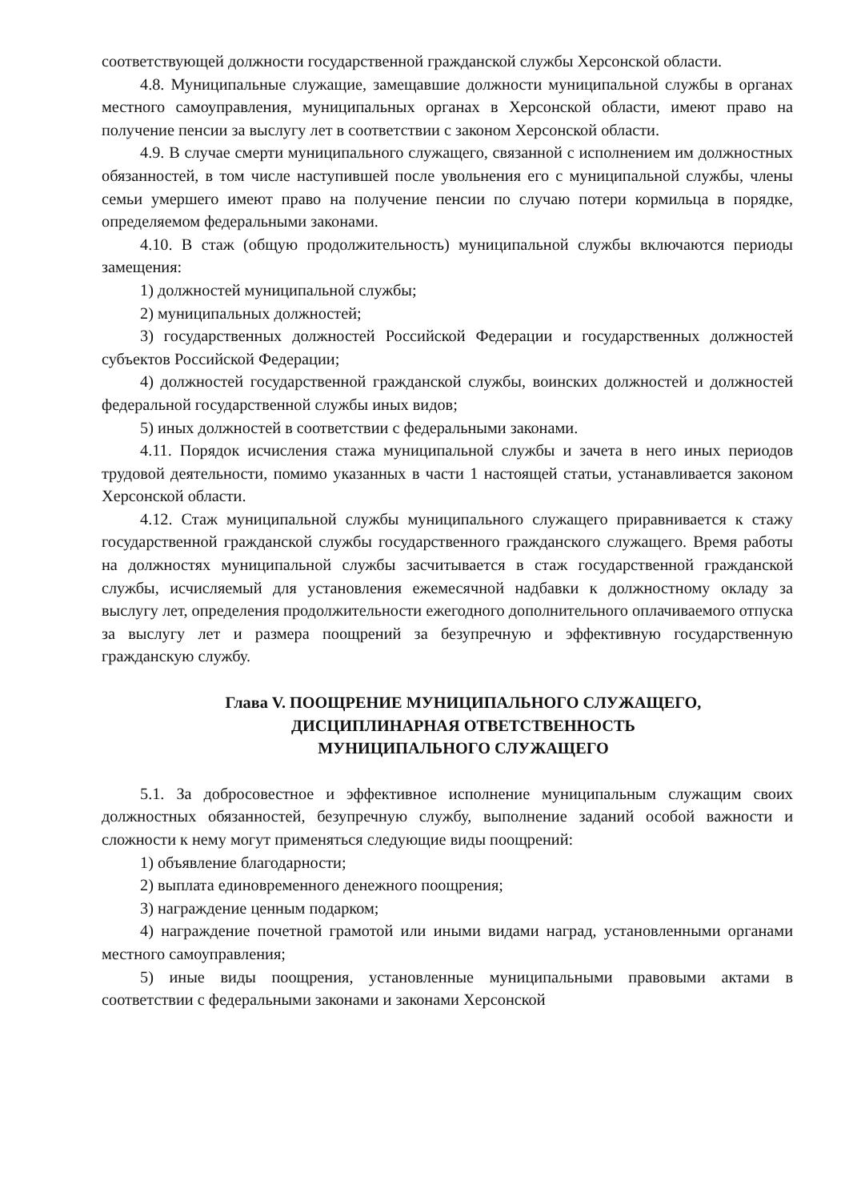соответствующей должности государственной гражданской службы Херсонской области.
4.8. Муниципальные служащие, замещавшие должности муниципальной службы в органах местного самоуправления, муниципальных органах в Херсонской области, имеют право на получение пенсии за выслугу лет в соответствии с законом Херсонской области.
4.9. В случае смерти муниципального служащего, связанной с исполнением им должностных обязанностей, в том числе наступившей после увольнения его с муниципальной службы, члены семьи умершего имеют право на получение пенсии по случаю потери кормильца в порядке, определяемом федеральными законами.
4.10. В стаж (общую продолжительность) муниципальной службы включаются периоды замещения:
1) должностей муниципальной службы;
2) муниципальных должностей;
3) государственных должностей Российской Федерации и государственных должностей субъектов Российской Федерации;
4) должностей государственной гражданской службы, воинских должностей и должностей федеральной государственной службы иных видов;
5) иных должностей в соответствии с федеральными законами.
4.11. Порядок исчисления стажа муниципальной службы и зачета в него иных периодов трудовой деятельности, помимо указанных в части 1 настоящей статьи, устанавливается законом Херсонской области.
4.12. Стаж муниципальной службы муниципального служащего приравнивается к стажу государственной гражданской службы государственного гражданского служащего. Время работы на должностях муниципальной службы засчитывается в стаж государственной гражданской службы, исчисляемый для установления ежемесячной надбавки к должностному окладу за выслугу лет, определения продолжительности ежегодного дополнительного оплачиваемого отпуска за выслугу лет и размера поощрений за безупречную и эффективную государственную гражданскую службу.
Глава V. ПООЩРЕНИЕ МУНИЦИПАЛЬНОГО СЛУЖАЩЕГО,
ДИСЦИПЛИНАРНАЯ ОТВЕТСТВЕННОСТЬ
МУНИЦИПАЛЬНОГО СЛУЖАЩЕГО
5.1. За добросовестное и эффективное исполнение муниципальным служащим своих должностных обязанностей, безупречную службу, выполнение заданий особой важности и сложности к нему могут применяться следующие виды поощрений:
1) объявление благодарности;
2) выплата единовременного денежного поощрения;
3) награждение ценным подарком;
4) награждение почетной грамотой или иными видами наград, установленными органами местного самоуправления;
5) иные виды поощрения, установленные муниципальными правовыми актами в соответствии с федеральными законами и законами Херсонской